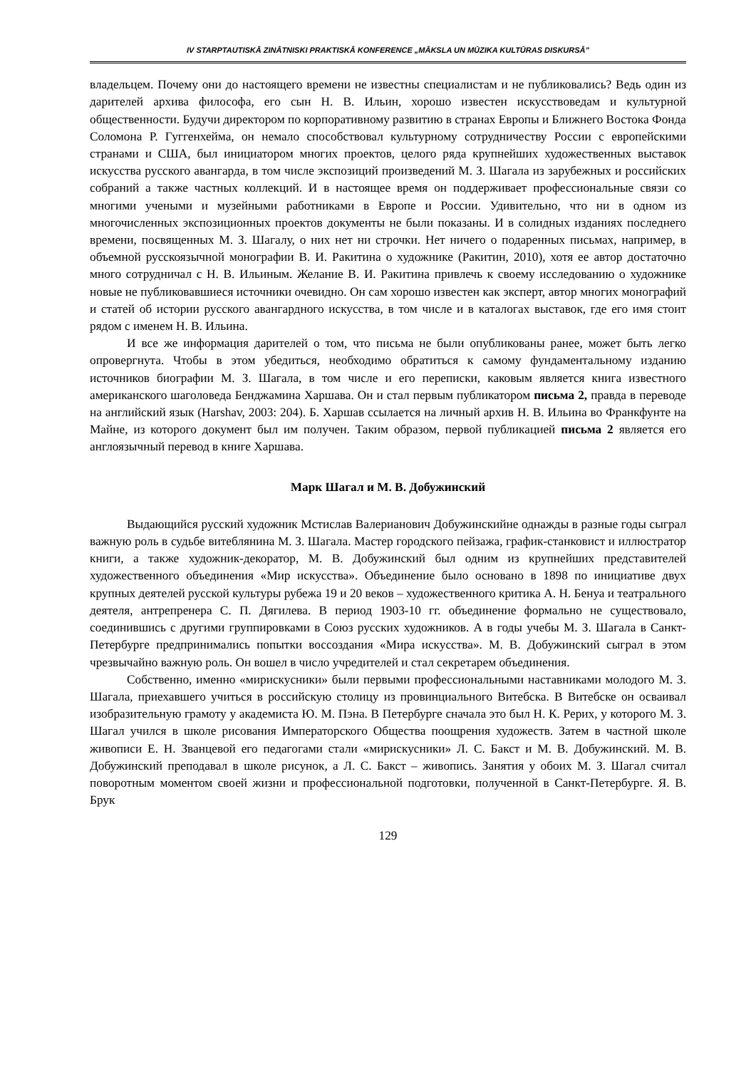IV STARPTAUTISKĀ ZINĀTNISKI PRAKTISKĀ KONFERENCE „MĀKSLA UN MŪZIKA KULTŪRAS DISKURSĀ”
владельцем. Почему они до настоящего времени не известны специалистам и не публиковались? Ведь один из дарителей архива философа, его сын Н. В. Ильин, хорошо известен искусствоведам и культурной общественности. Будучи директором по корпоративному развитию в странах Европы и Ближнего Востока Фонда Соломона Р. Гуггенхейма, он немало способствовал культурному сотрудничеству России с европейскими странами и США, был инициатором многих проектов, целого ряда крупнейших художественных выставок искусства русского авангарда, в том числе экспозиций произведений М. З. Шагала из зарубежных и российских собраний а также частных коллекций. И в настоящее время он поддерживает профессиональные связи со многими учеными и музейными работниками в Европе и России. Удивительно, что ни в одном из многочисленных экспозиционных проектов документы не были показаны. И в солидных изданиях последнего времени, посвященных М. З. Шагалу, о них нет ни строчки. Нет ничего о подаренных письмах, например, в объемной русскоязычной монографии В. И. Ракитина о художнике (Ракитин, 2010), хотя ее автор достаточно много сотрудничал с Н. В. Ильиным. Желание В. И. Ракитина привлечь к своему исследованию о художнике новые не публиковавшиеся источники очевидно. Он сам хорошо известен как эксперт, автор многих монографий и статей об истории русского авангардного искусства, в том числе и в каталогах выставок, где его имя стоит рядом с именем Н. В. Ильина.
И все же информация дарителей о том, что письма не были опубликованы ранее, может быть легко опровергнута. Чтобы в этом убедиться, необходимо обратиться к самому фундаментальному изданию источников биографии М. З. Шагала, в том числе и его переписки, каковым является книга известного американского шаголоведа Бенджамина Харшава. Он и стал первым публикатором письма 2, правда в переводе на английский язык (Harshav, 2003: 204). Б. Харшав ссылается на личный архив Н. В. Ильина во Франкфунте на Майне, из которого документ был им получен. Таким образом, первой публикацией письма 2 является его англоязычный перевод в книге Харшава.
Марк Шагал и М. В. Добужинский
Выдающийся русский художник Мстислав Валерианович Добужинскийне однажды в разные годы сыграл важную роль в судьбе витеблянина М. З. Шагала. Мастер городского пейзажа, график-станковист и иллюстратор книги, а также художник-декоратор, М. В. Добужинский был одним из крупнейших представителей художественного объединения «Мир искусства». Объединение было основано в 1898 по инициативе двух крупных деятелей русской культуры рубежа 19 и 20 веков – художественного критика А. Н. Бенуа и театрального деятеля, антрепренера С. П. Дягилева. В период 1903-10 гг. объединение формально не существовало, соединившись с другими группировками в Союз русских художников. А в годы учебы М. З. Шагала в Санкт-Петербурге предпринимались попытки воссоздания «Мира искусства». М. В. Добужинский сыграл в этом чрезвычайно важную роль. Он вошел в число учредителей и стал секретарем объединения.
Собственно, именно «мирискусники» были первыми профессиональными наставниками молодого М. З. Шагала, приехавшего учиться в российскую столицу из провинциального Витебска. В Витебске он осваивал изобразительную грамоту у академиста Ю. М. Пэна. В Петербурге сначала это был Н. К. Рерих, у которого М. З. Шагал учился в школе рисования Императорского Общества поощрения художеств. Затем в частной школе живописи Е. Н. Званцевой его педагогами стали «мирискусники» Л. С. Бакст и М. В. Добужинский. М. В. Добужинский преподавал в школе рисунок, а Л. С. Бакст – живопись. Занятия у обоих М. З. Шагал считал поворотным моментом своей жизни и профессиональной подготовки, полученной в Санкт-Петербурге. Я. В. Брук
129